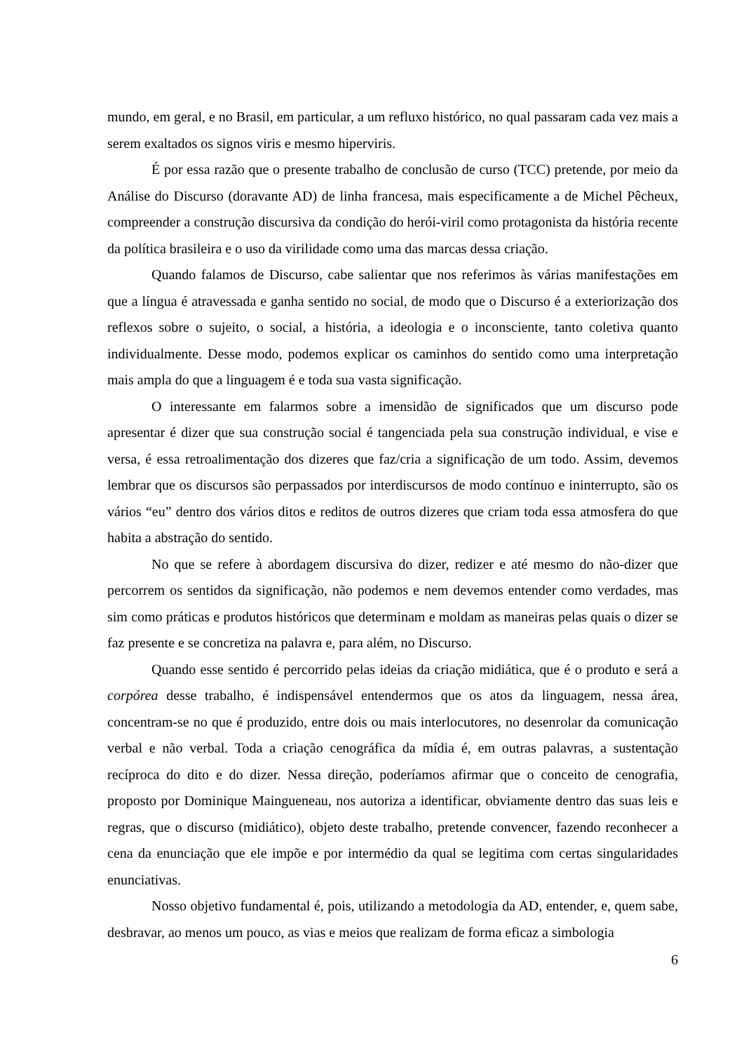mundo, em geral, e no Brasil, em particular, a um refluxo histórico, no qual passaram cada vez mais a serem exaltados os signos viris e mesmo hiperviris.
É por essa razão que o presente trabalho de conclusão de curso (TCC) pretende, por meio da Análise do Discurso (doravante AD) de linha francesa, mais especificamente a de Michel Pêcheux, compreender a construção discursiva da condição do herói-viril como protagonista da história recente da política brasileira e o uso da virilidade como uma das marcas dessa criação.
Quando falamos de Discurso, cabe salientar que nos referimos às várias manifestações em que a língua é atravessada e ganha sentido no social, de modo que o Discurso é a exteriorização dos reflexos sobre o sujeito, o social, a história, a ideologia e o inconsciente, tanto coletiva quanto individualmente. Desse modo, podemos explicar os caminhos do sentido como uma interpretação mais ampla do que a linguagem é e toda sua vasta significação.
O interessante em falarmos sobre a imensidão de significados que um discurso pode apresentar é dizer que sua construção social é tangenciada pela sua construção individual, e vise e versa, é essa retroalimentação dos dizeres que faz/cria a significação de um todo. Assim, devemos lembrar que os discursos são perpassados por interdiscursos de modo contínuo e ininterrupto, são os vários “eu” dentro dos vários ditos e reditos de outros dizeres que criam toda essa atmosfera do que habita a abstração do sentido.
No que se refere à abordagem discursiva do dizer, redizer e até mesmo do não-dizer que percorrem os sentidos da significação, não podemos e nem devemos entender como verdades, mas sim como práticas e produtos históricos que determinam e moldam as maneiras pelas quais o dizer se faz presente e se concretiza na palavra e, para além, no Discurso.
Quando esse sentido é percorrido pelas ideias da criação midiática, que é o produto e será a corpórea desse trabalho, é indispensável entendermos que os atos da linguagem, nessa área, concentram-se no que é produzido, entre dois ou mais interlocutores, no desenrolar da comunicação verbal e não verbal. Toda a criação cenográfica da mídia é, em outras palavras, a sustentação recíproca do dito e do dizer. Nessa direção, poderíamos afirmar que o conceito de cenografia, proposto por Dominique Maingueneau, nos autoriza a identificar, obviamente dentro das suas leis e regras, que o discurso (midiático), objeto deste trabalho, pretende convencer, fazendo reconhecer a cena da enunciação que ele impõe e por intermédio da qual se legitima com certas singularidades enunciativas.
Nosso objetivo fundamental é, pois, utilizando a metodologia da AD, entender, e, quem sabe, desbravar, ao menos um pouco, as vias e meios que realizam de forma eficaz a simbologia
6